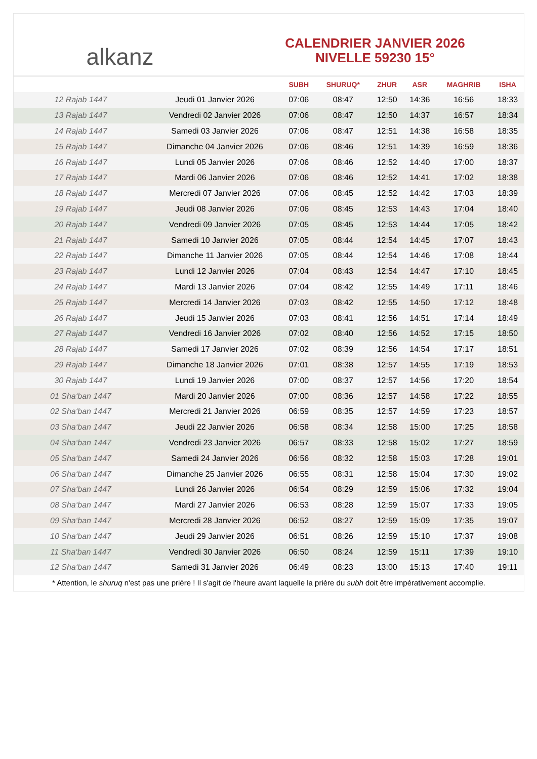alkanz
CALENDRIER JANVIER 2026
NIVELLE 59230 15°
| | | SUBH | SHURUQ* | ZHUR | ASR | MAGHRIB | ISHA |
| --- | --- | --- | --- | --- | --- | --- | --- |
| 12 Rajab 1447 | Jeudi 01 Janvier 2026 | 07:06 | 08:47 | 12:50 | 14:36 | 16:56 | 18:33 |
| 13 Rajab 1447 | Vendredi 02 Janvier 2026 | 07:06 | 08:47 | 12:50 | 14:37 | 16:57 | 18:34 |
| 14 Rajab 1447 | Samedi 03 Janvier 2026 | 07:06 | 08:47 | 12:51 | 14:38 | 16:58 | 18:35 |
| 15 Rajab 1447 | Dimanche 04 Janvier 2026 | 07:06 | 08:46 | 12:51 | 14:39 | 16:59 | 18:36 |
| 16 Rajab 1447 | Lundi 05 Janvier 2026 | 07:06 | 08:46 | 12:52 | 14:40 | 17:00 | 18:37 |
| 17 Rajab 1447 | Mardi 06 Janvier 2026 | 07:06 | 08:46 | 12:52 | 14:41 | 17:02 | 18:38 |
| 18 Rajab 1447 | Mercredi 07 Janvier 2026 | 07:06 | 08:45 | 12:52 | 14:42 | 17:03 | 18:39 |
| 19 Rajab 1447 | Jeudi 08 Janvier 2026 | 07:06 | 08:45 | 12:53 | 14:43 | 17:04 | 18:40 |
| 20 Rajab 1447 | Vendredi 09 Janvier 2026 | 07:05 | 08:45 | 12:53 | 14:44 | 17:05 | 18:42 |
| 21 Rajab 1447 | Samedi 10 Janvier 2026 | 07:05 | 08:44 | 12:54 | 14:45 | 17:07 | 18:43 |
| 22 Rajab 1447 | Dimanche 11 Janvier 2026 | 07:05 | 08:44 | 12:54 | 14:46 | 17:08 | 18:44 |
| 23 Rajab 1447 | Lundi 12 Janvier 2026 | 07:04 | 08:43 | 12:54 | 14:47 | 17:10 | 18:45 |
| 24 Rajab 1447 | Mardi 13 Janvier 2026 | 07:04 | 08:42 | 12:55 | 14:49 | 17:11 | 18:46 |
| 25 Rajab 1447 | Mercredi 14 Janvier 2026 | 07:03 | 08:42 | 12:55 | 14:50 | 17:12 | 18:48 |
| 26 Rajab 1447 | Jeudi 15 Janvier 2026 | 07:03 | 08:41 | 12:56 | 14:51 | 17:14 | 18:49 |
| 27 Rajab 1447 | Vendredi 16 Janvier 2026 | 07:02 | 08:40 | 12:56 | 14:52 | 17:15 | 18:50 |
| 28 Rajab 1447 | Samedi 17 Janvier 2026 | 07:02 | 08:39 | 12:56 | 14:54 | 17:17 | 18:51 |
| 29 Rajab 1447 | Dimanche 18 Janvier 2026 | 07:01 | 08:38 | 12:57 | 14:55 | 17:19 | 18:53 |
| 30 Rajab 1447 | Lundi 19 Janvier 2026 | 07:00 | 08:37 | 12:57 | 14:56 | 17:20 | 18:54 |
| 01 Sha‘ban 1447 | Mardi 20 Janvier 2026 | 07:00 | 08:36 | 12:57 | 14:58 | 17:22 | 18:55 |
| 02 Sha‘ban 1447 | Mercredi 21 Janvier 2026 | 06:59 | 08:35 | 12:57 | 14:59 | 17:23 | 18:57 |
| 03 Sha‘ban 1447 | Jeudi 22 Janvier 2026 | 06:58 | 08:34 | 12:58 | 15:00 | 17:25 | 18:58 |
| 04 Sha‘ban 1447 | Vendredi 23 Janvier 2026 | 06:57 | 08:33 | 12:58 | 15:02 | 17:27 | 18:59 |
| 05 Sha‘ban 1447 | Samedi 24 Janvier 2026 | 06:56 | 08:32 | 12:58 | 15:03 | 17:28 | 19:01 |
| 06 Sha‘ban 1447 | Dimanche 25 Janvier 2026 | 06:55 | 08:31 | 12:58 | 15:04 | 17:30 | 19:02 |
| 07 Sha‘ban 1447 | Lundi 26 Janvier 2026 | 06:54 | 08:29 | 12:59 | 15:06 | 17:32 | 19:04 |
| 08 Sha‘ban 1447 | Mardi 27 Janvier 2026 | 06:53 | 08:28 | 12:59 | 15:07 | 17:33 | 19:05 |
| 09 Sha‘ban 1447 | Mercredi 28 Janvier 2026 | 06:52 | 08:27 | 12:59 | 15:09 | 17:35 | 19:07 |
| 10 Sha‘ban 1447 | Jeudi 29 Janvier 2026 | 06:51 | 08:26 | 12:59 | 15:10 | 17:37 | 19:08 |
| 11 Sha‘ban 1447 | Vendredi 30 Janvier 2026 | 06:50 | 08:24 | 12:59 | 15:11 | 17:39 | 19:10 |
| 12 Sha‘ban 1447 | Samedi 31 Janvier 2026 | 06:49 | 08:23 | 13:00 | 15:13 | 17:40 | 19:11 |
* Attention, le shuruq n'est pas une prière ! Il s'agit de l'heure avant laquelle la prière du subh doit être impérativement accomplie.